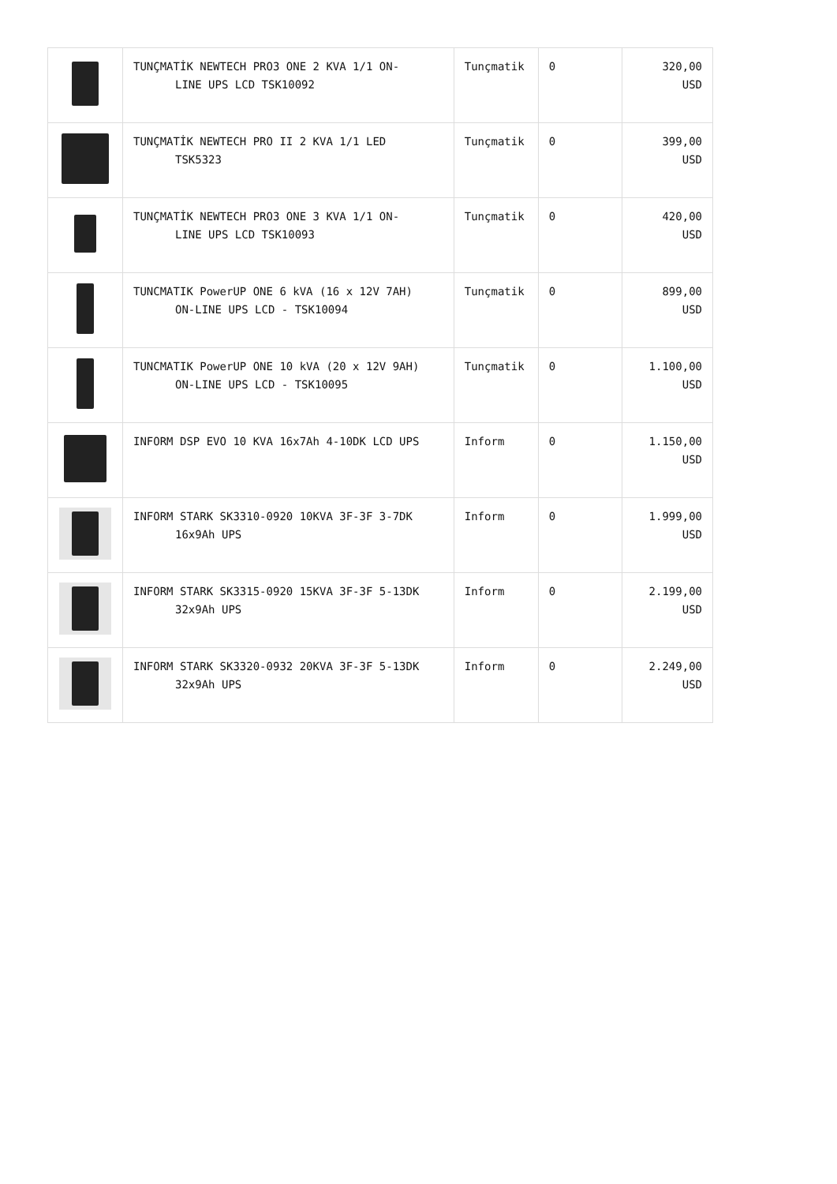| | TUNÇMATİK NEWTECH PRO3 ONE 2 KVA 1/1 ON- LINE UPS LCD TSK10092 | Tunçmatik | 0 | 320,00 USD |
| | TUNÇMATİK NEWTECH PRO II 2 KVA 1/1 LED TSK5323 | Tunçmatik | 0 | 399,00 USD |
| | TUNÇMATİK NEWTECH PRO3 ONE 3 KVA 1/1 ON- LINE UPS LCD TSK10093 | Tunçmatik | 0 | 420,00 USD |
| | TUNCMATIK PowerUP ONE 6 kVA (16 x 12V 7AH) ON-LINE UPS LCD - TSK10094 | Tunçmatik | 0 | 899,00 USD |
| | TUNCMATIK PowerUP ONE 10 kVA (20 x 12V 9AH) ON-LINE UPS LCD - TSK10095 | Tunçmatik | 0 | 1.100,00 USD |
| | INFORM DSP EVO 10 KVA 16x7Ah 4-10DK LCD UPS | Inform | 0 | 1.150,00 USD |
| | INFORM STARK SK3310-0920 10KVA 3F-3F 3-7DK 16x9Ah UPS | Inform | 0 | 1.999,00 USD |
| | INFORM STARK SK3315-0920 15KVA 3F-3F 5-13DK 32x9Ah UPS | Inform | 0 | 2.199,00 USD |
| | INFORM STARK SK3320-0932 20KVA 3F-3F 5-13DK 32x9Ah UPS | Inform | 0 | 2.249,00 USD |